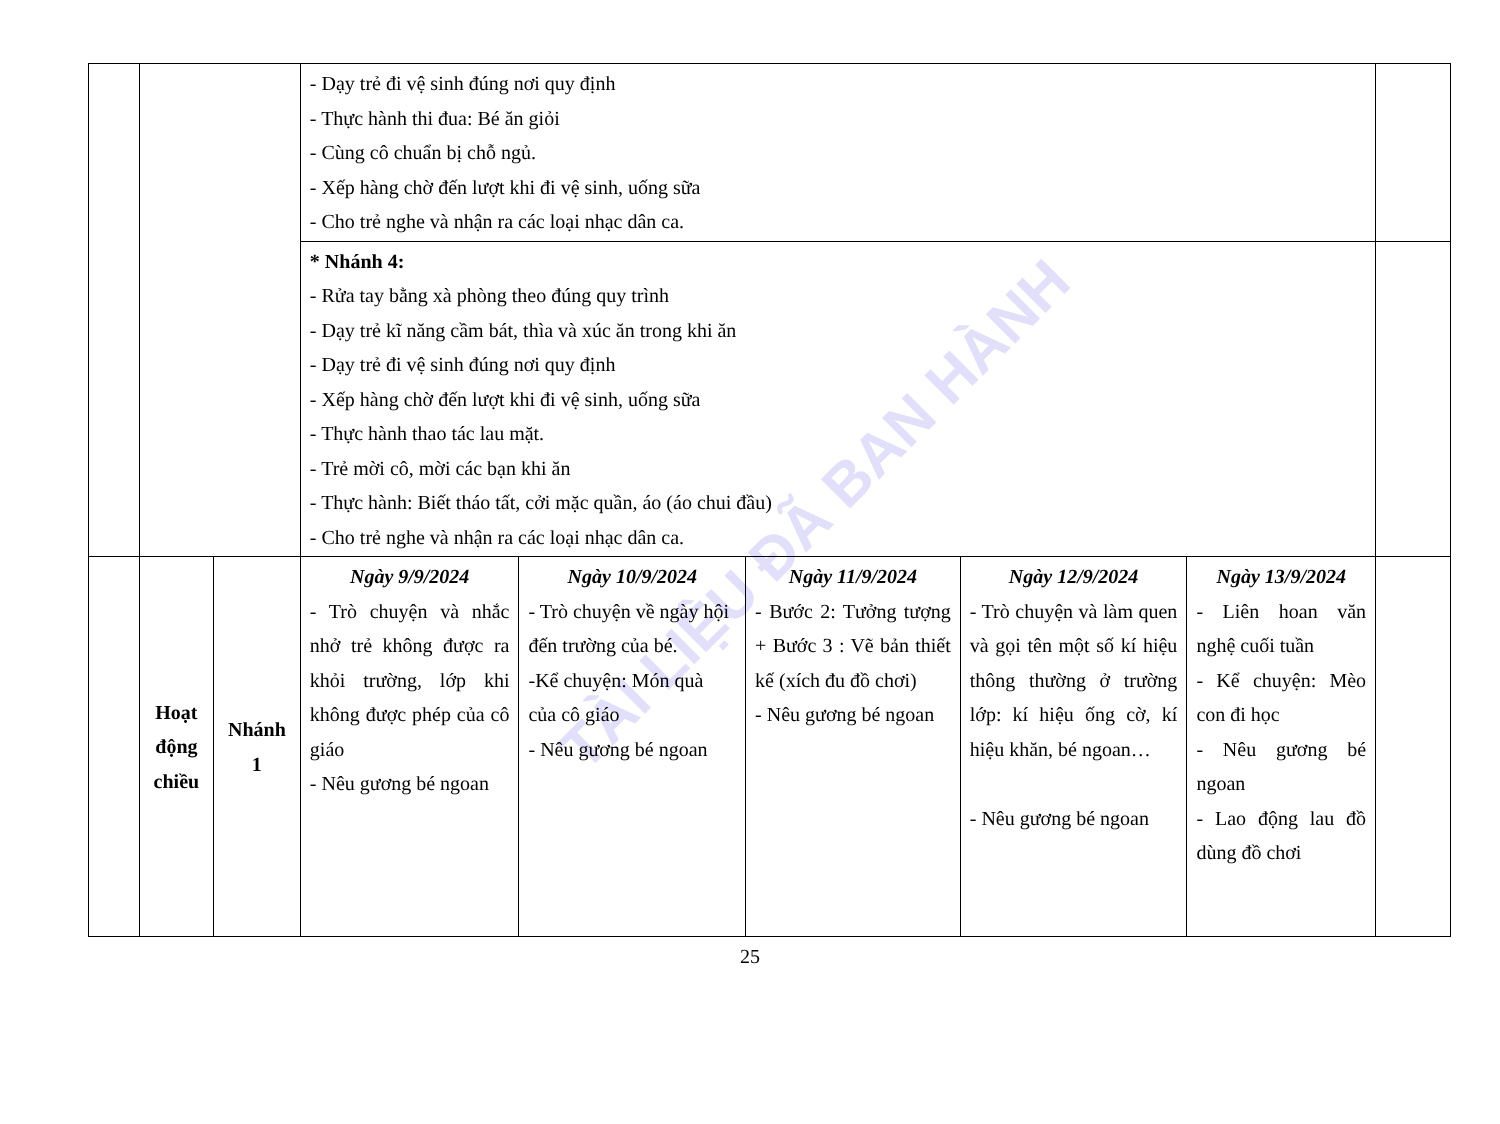TÀI LIỆU ĐÃ BAN HÀNH
| | | | - Dạy trẻ đi vệ sinh đúng nơi quy định - Thực hành thi đua: Bé ăn giỏi - Cùng cô chuẩn bị chỗ ngủ. - Xếp hàng chờ đến lượt khi đi vệ sinh, uống sữa - Cho trẻ nghe và nhận ra các loại nhạc dân ca. | | | | | |
| | | | * Nhánh 4: - Rửa tay bằng xà phòng theo đúng quy trình - Dạy trẻ kĩ năng cầm bát, thìa và xúc ăn trong khi ăn - Dạy trẻ đi vệ sinh đúng nơi quy định - Xếp hàng chờ đến lượt khi đi vệ sinh, uống sữa - Thực hành thao tác lau mặt. - Trẻ mời cô, mời các bạn khi ăn - Thực hành: Biết tháo tất, cởi mặc quần, áo (áo chui đầu) - Cho trẻ nghe và nhận ra các loại nhạc dân ca. | | | | | |
| | Hoạt động chiều | Nhánh 1 | Ngày 9/9/2024 - Trò chuyện và nhắc nhở trẻ không được ra khỏi trường, lớp khi không được phép của cô giáo - Nêu gương bé ngoan | Ngày 10/9/2024 - Trò chuyện về ngày hội đến trường của bé. -Kể chuyện: Món quà của cô giáo - Nêu gương bé ngoan | Ngày 11/9/2024 - Bước 2: Tưởng tượng + Bước 3 : Vẽ bản thiết kế (xích đu đồ chơi) - Nêu gương bé ngoan | Ngày 12/9/2024 - Trò chuyện và làm quen và gọi tên một số kí hiệu thông thường ở trường lớp: kí hiệu ống cờ, kí hiệu khăn, bé ngoan… - Nêu gương bé ngoan | Ngày 13/9/2024 - Liên hoan văn nghệ cuối tuần - Kể chuyện: Mèo con đi học - Nêu gương bé ngoan - Lao động lau đồ dùng đồ chơi | |
25